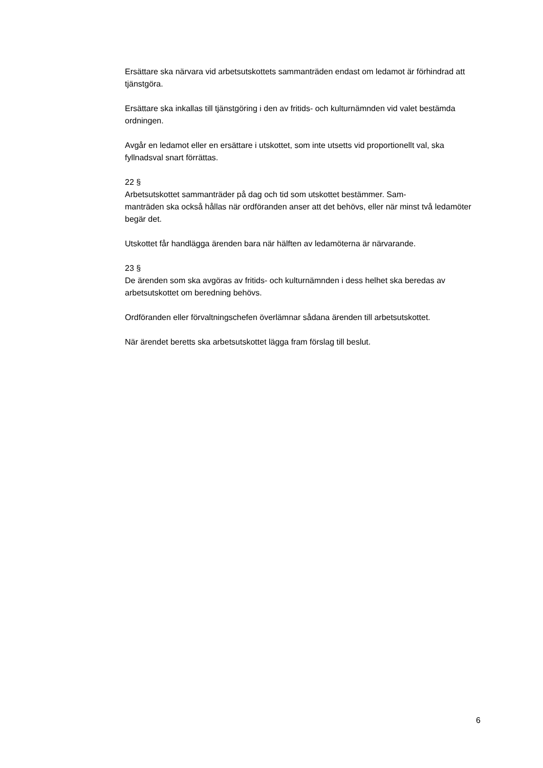Ersättare ska närvara vid arbetsutskottets sammanträden endast om ledamot är förhindrad att tjänstgöra.
Ersättare ska inkallas till tjänstgöring i den av fritids- och kulturnämnden vid valet bestämda ordningen.
Avgår en ledamot eller en ersättare i utskottet, som inte utsetts vid proportionellt val, ska fyllnadsval snart förrättas.
22 §
Arbetsutskottet sammanträder på dag och tid som utskottet bestämmer. Sam-
manträden ska också hållas när ordföranden anser att det behövs, eller när minst två ledamöter begär det.
Utskottet får handlägga ärenden bara när hälften av ledamöterna är närvarande.
23 §
De ärenden som ska avgöras av fritids- och kulturnämnden i dess helhet ska beredas av arbetsutskottet om beredning behövs.
Ordföranden eller förvaltningschefen överlämnar sådana ärenden till arbetsutskottet.
När ärendet beretts ska arbetsutskottet lägga fram förslag till beslut.
6